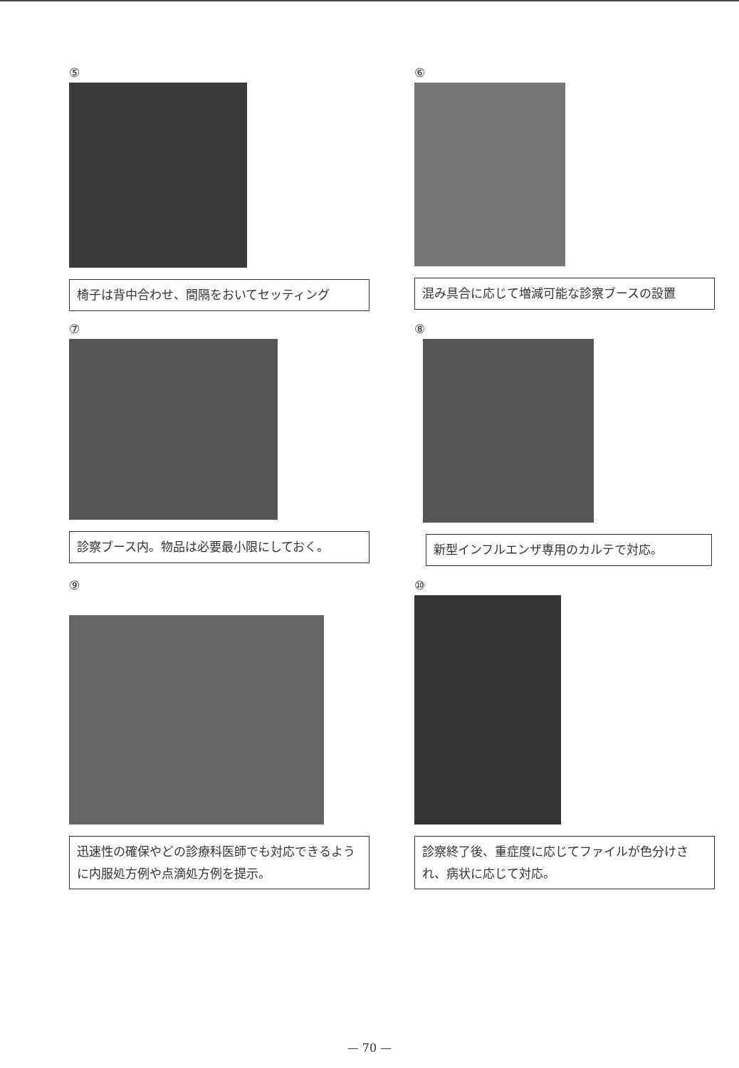⑤
椅子は背中合わせ、間隔をおいてセッティング
⑥
混み具合に応じて増減可能な診察ブースの設置
⑦
診察ブース内。物品は必要最小限にしておく。
⑧
新型インフルエンザ専用のカルテで対応。
⑨
迅速性の確保やどの診療科医師でも対応できるように内服処方例や点滴処方例を提示。
⑩
診察終了後、重症度に応じてファイルが色分けされ、病状に応じて対応。
— 70 —